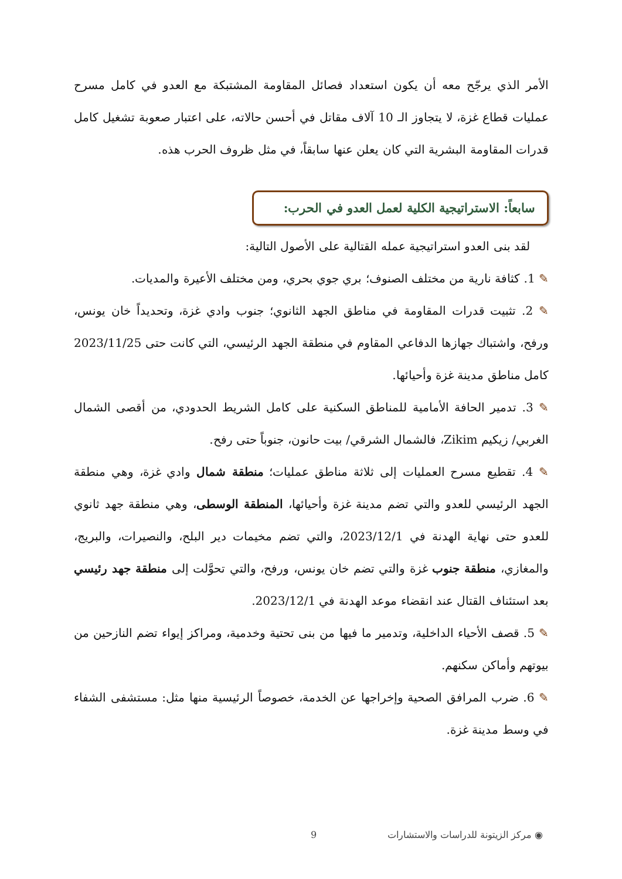الأمر الذي يرجّح معه أن يكون استعداد فصائل المقاومة المشتبكة مع العدو في كامل مسرح عمليات قطاع غزة، لا يتجاوز الـ 10 آلاف مقاتل في أحسن حالاته، على اعتبار صعوبة تشغيل كامل قدرات المقاومة البشرية التي كان يعلن عنها سابقاً، في مثل ظروف الحرب هذه.
سابعاً: الاستراتيجية الكلية لعمل العدو في الحرب:
لقد بنى العدو استراتيجية عمله القتالية على الأصول التالية:
✎ 1. كثافة نارية من مختلف الصنوف؛ بري جوي بحري، ومن مختلف الأعيرة والمديات.
✎ 2. تثبيت قدرات المقاومة في مناطق الجهد الثانوي؛ جنوب وادي غزة، وتحديداً خان يونس، ورفح، واشتباك جهازها الدفاعي المقاوم في منطقة الجهد الرئيسي، التي كانت حتى 2023/11/25 كامل مناطق مدينة غزة وأحيائها.
✎ 3. تدمير الحافة الأمامية للمناطق السكنية على كامل الشريط الحدودي، من أقصى الشمال الغربي/ زيكيم Zikim، فالشمال الشرقي/ بيت حانون، جنوباً حتى رفح.
✎ 4. تقطيع مسرح العمليات إلى ثلاثة مناطق عمليات؛ منطقة شمال وادي غزة، وهي منطقة الجهد الرئيسي للعدو والتي تضم مدينة غزة وأحيائها، المنطقة الوسطى، وهي منطقة جهد ثانوي للعدو حتى نهاية الهدنة في 2023/12/1، والتي تضم مخيمات دير البلح، والنصيرات، والبريج، والمغازي، منطقة جنوب غزة والتي تضم خان يونس، ورفح، والتي تحوَّلت إلى منطقة جهد رئيسي بعد استئناف القتال عند انقضاء موعد الهدنة في 2023/12/1.
✎ 5. قصف الأحياء الداخلية، وتدمير ما فيها من بنى تحتية وخدمية، ومراكز إيواء تضم النازحين من بيوتهم وأماكن سكنهم.
✎ 6. ضرب المرافق الصحية وإخراجها عن الخدمة، خصوصاً الرئيسية منها مثل: مستشفى الشفاء في وسط مدينة غزة.
◉ مركز الزيتونة للدراسات والاستشارات 9